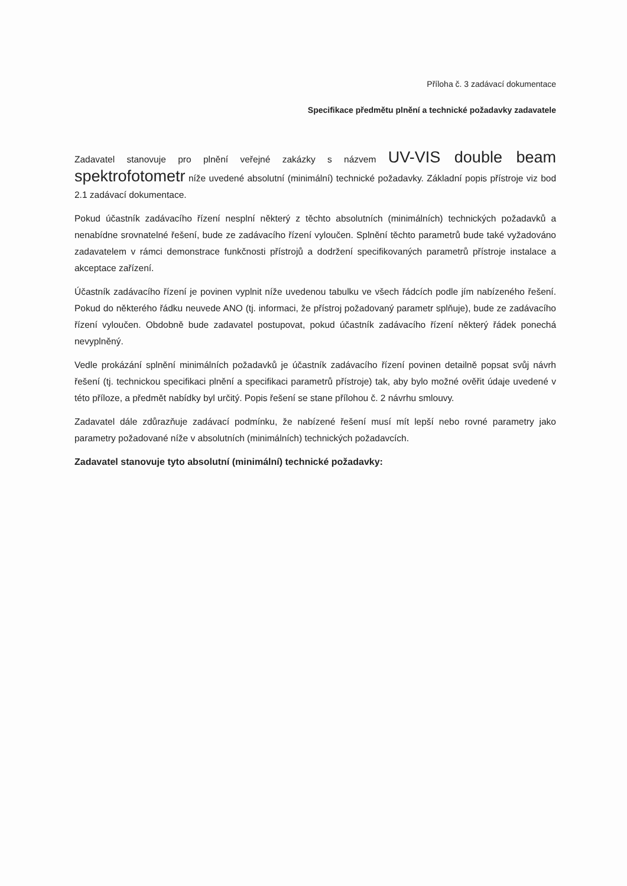Příloha č. 3 zadávací dokumentace
Specifikace předmětu plnění a technické požadavky zadavatele
Zadavatel stanovuje pro plnění veřejné zakázky s názvem UV-VIS double beam spektrofotometr níže uvedené absolutní (minimální) technické požadavky. Základní popis přístroje viz bod 2.1 zadávací dokumentace.
Pokud účastník zadávacího řízení nesplní některý z těchto absolutních (minimálních) technických požadavků a nenabídne srovnatelné řešení, bude ze zadávacího řízení vyloučen. Splnění těchto parametrů bude také vyžadováno zadavatelem v rámci demonstrace funkčnosti přístrojů a dodržení specifikovaných parametrů přístroje instalace a akceptace zařízení.
Účastník zadávacího řízení je povinen vyplnit níže uvedenou tabulku ve všech řádcích podle jím nabízeného řešení. Pokud do některého řádku neuvede ANO (tj. informaci, že přístroj požadovaný parametr splňuje), bude ze zadávacího řízení vyloučen. Obdobně bude zadavatel postupovat, pokud účastník zadávacího řízení některý řádek ponechá nevyplněný.
Vedle prokázání splnění minimálních požadavků je účastník zadávacího řízení povinen detailně popsat svůj návrh řešení (tj. technickou specifikaci plnění a specifikaci parametrů přístroje) tak, aby bylo možné ověřit údaje uvedené v této příloze, a předmět nabídky byl určitý. Popis řešení se stane přílohou č. 2 návrhu smlouvy.
Zadavatel dále zdůrazňuje zadávací podmínku, že nabízené řešení musí mít lepší nebo rovné parametry jako parametry požadované níže v absolutních (minimálních) technických požadavcích.
Zadavatel stanovuje tyto absolutní (minimální) technické požadavky: